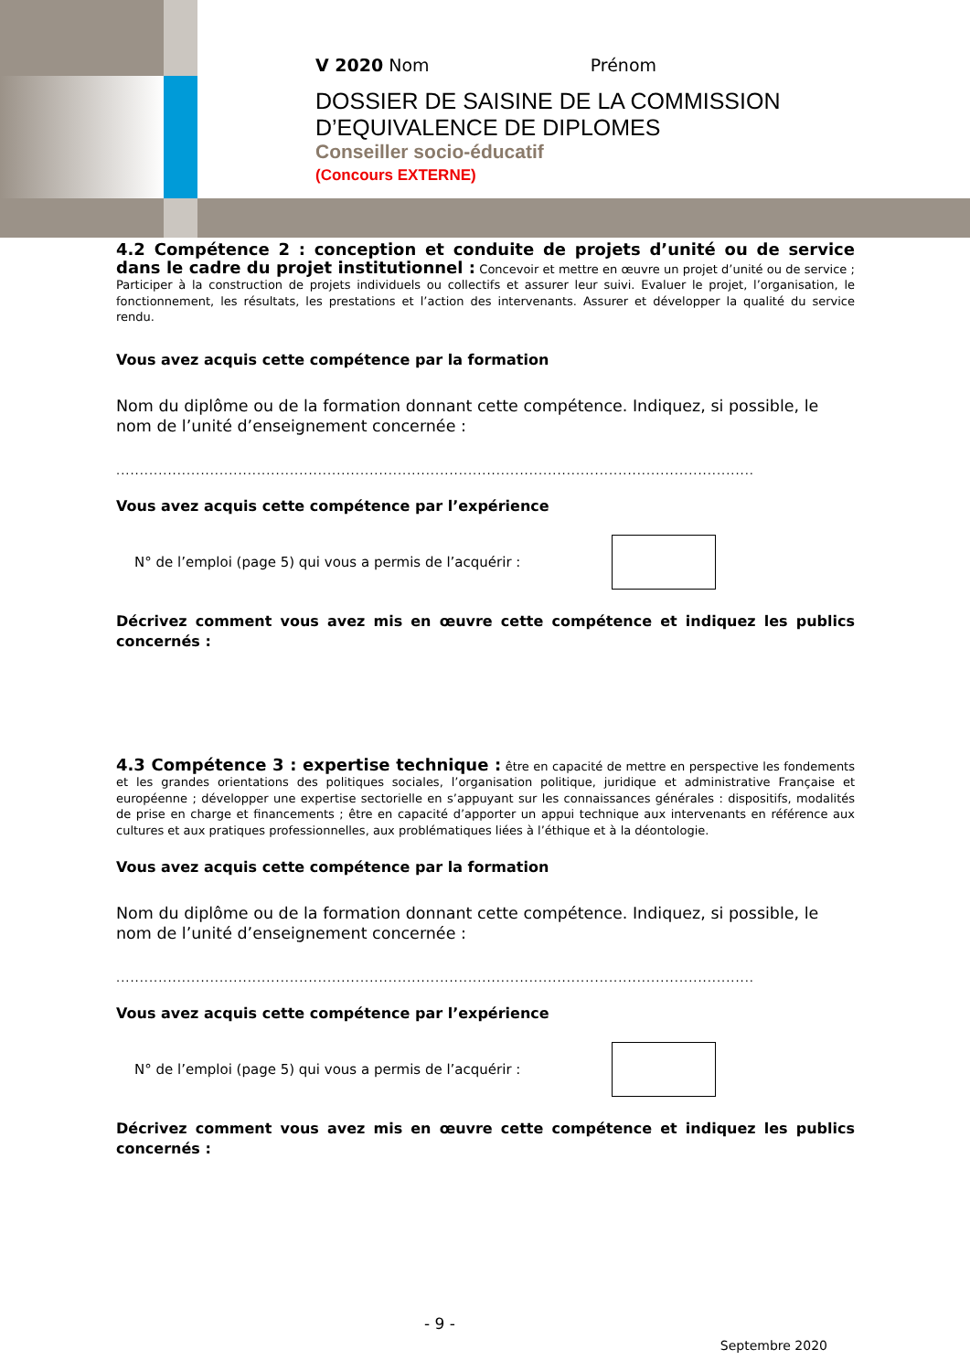V 2020 Nom Prénom
DOSSIER DE SAISINE DE LA COMMISSION
D’EQUIVALENCE DE DIPLOMES
Conseiller socio-éducatif
(Concours EXTERNE)
4.2 Compétence 2 : conception et conduite de projets d’unité ou de service dans le cadre du projet institutionnel : Concevoir et mettre en œuvre un projet d’unité ou de service ; Participer à la construction de projets individuels ou collectifs et assurer leur suivi. Evaluer le projet, l’organisation, le fonctionnement, les résultats, les prestations et l’action des intervenants. Assurer et développer la qualité du service rendu.
Vous avez acquis cette compétence par la formation
Nom du diplôme ou de la formation donnant cette compétence. Indiquez, si possible, le nom de l’unité d’enseignement concernée :
........................................................................................................................................
Vous avez acquis cette compétence par l’expérience
N° de l’emploi (page 5) qui vous a permis de l’acquérir :
Décrivez comment vous avez mis en œuvre cette compétence et indiquez les publics concernés :
4.3 Compétence 3 : expertise technique : être en capacité de mettre en perspective les fondements et les grandes orientations des politiques sociales, l’organisation politique, juridique et administrative Française et européenne ; développer une expertise sectorielle en s’appuyant sur les connaissances générales : dispositifs, modalités de prise en charge et financements ; être en capacité d’apporter un appui technique aux intervenants en référence aux cultures et aux pratiques professionnelles, aux problématiques liées à l’éthique et à la déontologie.
Vous avez acquis cette compétence par la formation
Nom du diplôme ou de la formation donnant cette compétence. Indiquez, si possible, le nom de l’unité d’enseignement concernée :
........................................................................................................................................
Vous avez acquis cette compétence par l’expérience
N° de l’emploi (page 5) qui vous a permis de l’acquérir :
Décrivez comment vous avez mis en œuvre cette compétence et indiquez les publics concernés :
- 9 -
Septembre 2020